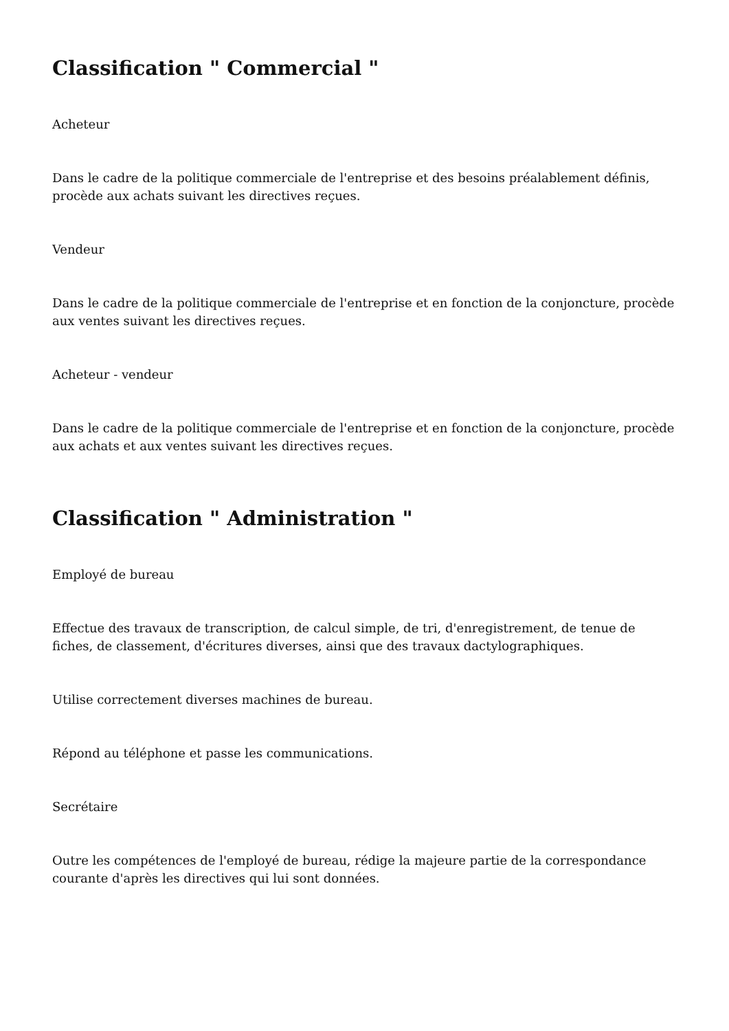Classification " Commercial "
Acheteur
Dans le cadre de la politique commerciale de l'entreprise et des besoins préalablement définis, procède aux achats suivant les directives reçues.
Vendeur
Dans le cadre de la politique commerciale de l'entreprise et en fonction de la conjoncture, procède aux ventes suivant les directives reçues.
Acheteur - vendeur
Dans le cadre de la politique commerciale de l'entreprise et en fonction de la conjoncture, procède aux achats et aux ventes suivant les directives reçues.
Classification " Administration "
Employé de bureau
Effectue des travaux de transcription, de calcul simple, de tri, d'enregistrement, de tenue de fiches, de classement, d'écritures diverses, ainsi que des travaux dactylographiques.
Utilise correctement diverses machines de bureau.
Répond au téléphone et passe les communications.
Secrétaire
Outre les compétences de l'employé de bureau, rédige la majeure partie de la correspondance courante d'après les directives qui lui sont données.